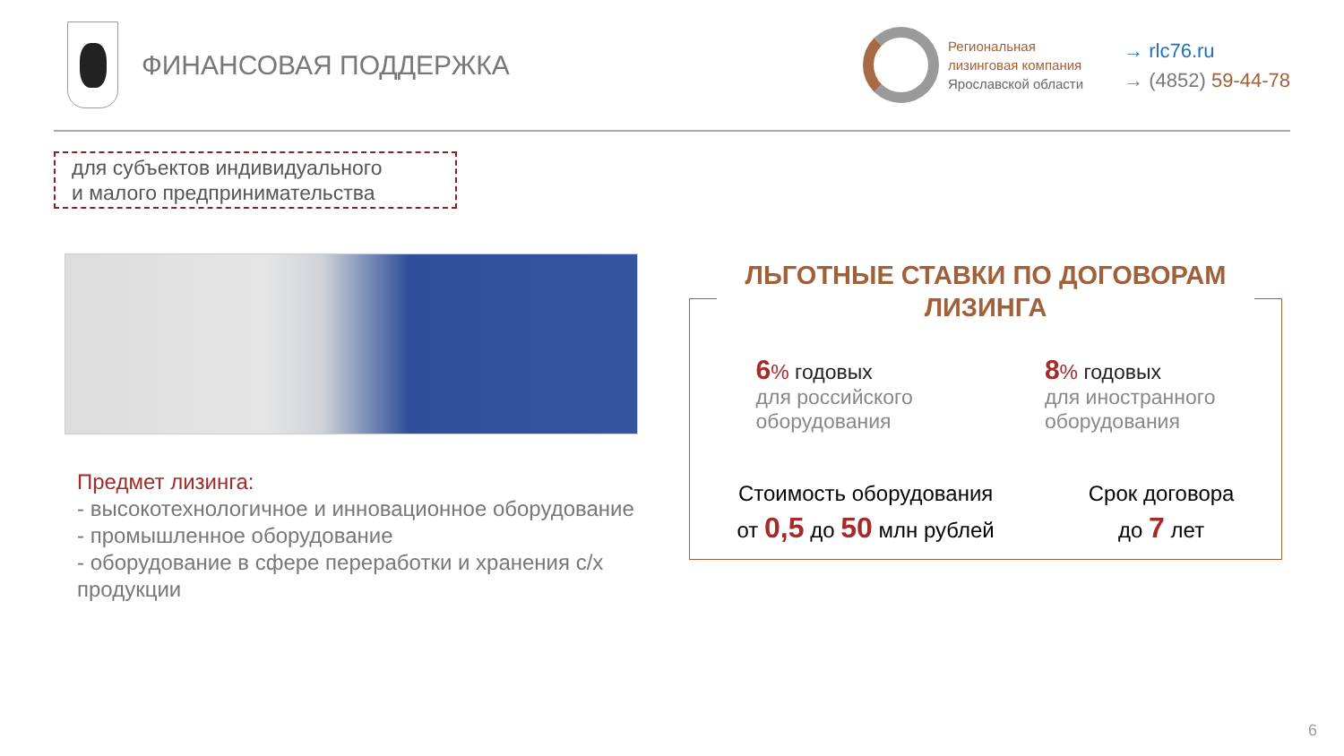ФИНАНСОВАЯ ПОДДЕРЖКА
Региональная
лизинговая компания
Ярославской области
→ rlc76.ru
→ (4852) 59-44-78
для субъектов индивидуального
и малого предпринимательства
Предмет лизинга:
- высокотехнологичное и инновационное оборудование
- промышленное оборудование
- оборудование в сфере переработки и хранения с/х продукции
ЛЬГОТНЫЕ СТАВКИ ПО ДОГОВОРАМ ЛИЗИНГА
6% годовых
для российского
оборудования
8% годовых
для иностранного
оборудования
Стоимость оборудования
от 0,5 до 50 млн рублей
Срок договора
до 7 лет
6